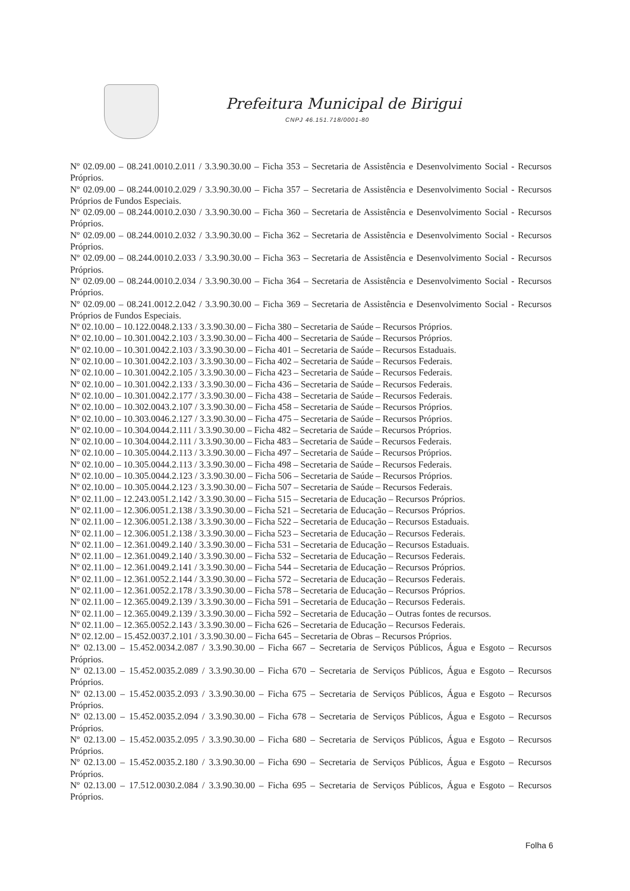Prefeitura Municipal de Birigui
CNPJ 46.151.718/0001-80
Nº 02.09.00 – 08.241.0010.2.011 / 3.3.90.30.00 – Ficha 353 – Secretaria de Assistência e Desenvolvimento Social - Recursos Próprios.
Nº 02.09.00 – 08.244.0010.2.029 / 3.3.90.30.00 – Ficha 357 – Secretaria de Assistência e Desenvolvimento Social - Recursos Próprios de Fundos Especiais.
Nº 02.09.00 – 08.244.0010.2.030 / 3.3.90.30.00 – Ficha 360 – Secretaria de Assistência e Desenvolvimento Social - Recursos Próprios.
Nº 02.09.00 – 08.244.0010.2.032 / 3.3.90.30.00 – Ficha 362 – Secretaria de Assistência e Desenvolvimento Social - Recursos Próprios.
Nº 02.09.00 – 08.244.0010.2.033 / 3.3.90.30.00 – Ficha 363 – Secretaria de Assistência e Desenvolvimento Social - Recursos Próprios.
Nº 02.09.00 – 08.244.0010.2.034 / 3.3.90.30.00 – Ficha 364 – Secretaria de Assistência e Desenvolvimento Social - Recursos Próprios.
Nº 02.09.00 – 08.241.0012.2.042 / 3.3.90.30.00 – Ficha 369 – Secretaria de Assistência e Desenvolvimento Social - Recursos Próprios de Fundos Especiais.
Nº 02.10.00 – 10.122.0048.2.133 / 3.3.90.30.00 – Ficha 380 – Secretaria de Saúde – Recursos Próprios.
Nº 02.10.00 – 10.301.0042.2.103 / 3.3.90.30.00 – Ficha 400 – Secretaria de Saúde – Recursos Próprios.
Nº 02.10.00 – 10.301.0042.2.103 / 3.3.90.30.00 – Ficha 401 – Secretaria de Saúde – Recursos Estaduais.
Nº 02.10.00 – 10.301.0042.2.103 / 3.3.90.30.00 – Ficha 402 – Secretaria de Saúde – Recursos Federais.
Nº 02.10.00 – 10.301.0042.2.105 / 3.3.90.30.00 – Ficha 423 – Secretaria de Saúde – Recursos Federais.
Nº 02.10.00 – 10.301.0042.2.133 / 3.3.90.30.00 – Ficha 436 – Secretaria de Saúde – Recursos Federais.
Nº 02.10.00 – 10.301.0042.2.177 / 3.3.90.30.00 – Ficha 438 – Secretaria de Saúde – Recursos Federais.
Nº 02.10.00 – 10.302.0043.2.107 / 3.3.90.30.00 – Ficha 458 – Secretaria de Saúde – Recursos Próprios.
Nº 02.10.00 – 10.303.0046.2.127 / 3.3.90.30.00 – Ficha 475 – Secretaria de Saúde – Recursos Próprios.
Nº 02.10.00 – 10.304.0044.2.111 / 3.3.90.30.00 – Ficha 482 – Secretaria de Saúde – Recursos Próprios.
Nº 02.10.00 – 10.304.0044.2.111 / 3.3.90.30.00 – Ficha 483 – Secretaria de Saúde – Recursos Federais.
Nº 02.10.00 – 10.305.0044.2.113 / 3.3.90.30.00 – Ficha 497 – Secretaria de Saúde – Recursos Próprios.
Nº 02.10.00 – 10.305.0044.2.113 / 3.3.90.30.00 – Ficha 498 – Secretaria de Saúde – Recursos Federais.
Nº 02.10.00 – 10.305.0044.2.123 / 3.3.90.30.00 – Ficha 506 – Secretaria de Saúde – Recursos Próprios.
Nº 02.10.00 – 10.305.0044.2.123 / 3.3.90.30.00 – Ficha 507 – Secretaria de Saúde – Recursos Federais.
Nº 02.11.00 – 12.243.0051.2.142 / 3.3.90.30.00 – Ficha 515 – Secretaria de Educação – Recursos Próprios.
Nº 02.11.00 – 12.306.0051.2.138 / 3.3.90.30.00 – Ficha 521 – Secretaria de Educação – Recursos Próprios.
Nº 02.11.00 – 12.306.0051.2.138 / 3.3.90.30.00 – Ficha 522 – Secretaria de Educação – Recursos Estaduais.
Nº 02.11.00 – 12.306.0051.2.138 / 3.3.90.30.00 – Ficha 523 – Secretaria de Educação – Recursos Federais.
Nº 02.11.00 – 12.361.0049.2.140 / 3.3.90.30.00 – Ficha 531 – Secretaria de Educação – Recursos Estaduais.
Nº 02.11.00 – 12.361.0049.2.140 / 3.3.90.30.00 – Ficha 532 – Secretaria de Educação – Recursos Federais.
Nº 02.11.00 – 12.361.0049.2.141 / 3.3.90.30.00 – Ficha 544 – Secretaria de Educação – Recursos Próprios.
Nº 02.11.00 – 12.361.0052.2.144 / 3.3.90.30.00 – Ficha 572 – Secretaria de Educação – Recursos Federais.
Nº 02.11.00 – 12.361.0052.2.178 / 3.3.90.30.00 – Ficha 578 – Secretaria de Educação – Recursos Próprios.
Nº 02.11.00 – 12.365.0049.2.139 / 3.3.90.30.00 – Ficha 591 – Secretaria de Educação – Recursos Federais.
Nº 02.11.00 – 12.365.0049.2.139 / 3.3.90.30.00 – Ficha 592 – Secretaria de Educação – Outras fontes de recursos.
Nº 02.11.00 – 12.365.0052.2.143 / 3.3.90.30.00 – Ficha 626 – Secretaria de Educação – Recursos Federais.
Nº 02.12.00 – 15.452.0037.2.101 / 3.3.90.30.00 – Ficha 645 – Secretaria de Obras – Recursos Próprios.
Nº 02.13.00 – 15.452.0034.2.087 / 3.3.90.30.00 – Ficha 667 – Secretaria de Serviços Públicos, Água e Esgoto – Recursos Próprios.
Nº 02.13.00 – 15.452.0035.2.089 / 3.3.90.30.00 – Ficha 670 – Secretaria de Serviços Públicos, Água e Esgoto – Recursos Próprios.
Nº 02.13.00 – 15.452.0035.2.093 / 3.3.90.30.00 – Ficha 675 – Secretaria de Serviços Públicos, Água e Esgoto – Recursos Próprios.
Nº 02.13.00 – 15.452.0035.2.094 / 3.3.90.30.00 – Ficha 678 – Secretaria de Serviços Públicos, Água e Esgoto – Recursos Próprios.
Nº 02.13.00 – 15.452.0035.2.095 / 3.3.90.30.00 – Ficha 680 – Secretaria de Serviços Públicos, Água e Esgoto – Recursos Próprios.
Nº 02.13.00 – 15.452.0035.2.180 / 3.3.90.30.00 – Ficha 690 – Secretaria de Serviços Públicos, Água e Esgoto – Recursos Próprios.
Nº 02.13.00 – 17.512.0030.2.084 / 3.3.90.30.00 – Ficha 695 – Secretaria de Serviços Públicos, Água e Esgoto – Recursos Próprios.
Folha 6